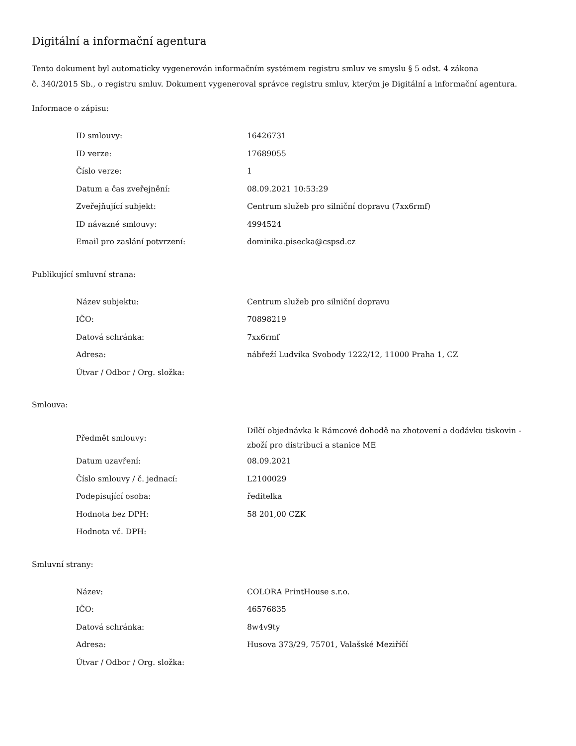Digitální a informační agentura
Tento dokument byl automaticky vygenerován informačním systémem registru smluv ve smyslu § 5 odst. 4 zákona
č. 340/2015 Sb., o registru smluv. Dokument vygeneroval správce registru smluv, kterým je Digitální a informační agentura.
Informace o zápisu:
| ID smlouvy: | 16426731 |
| ID verze: | 17689055 |
| Číslo verze: | 1 |
| Datum a čas zveřejnění: | 08.09.2021 10:53:29 |
| Zveřejňující subjekt: | Centrum služeb pro silniční dopravu (7xx6rmf) |
| ID návazné smlouvy: | 4994524 |
| Email pro zaslání potvrzení: | dominika.pisecka@cspsd.cz |
Publikující smluvní strana:
| Název subjektu: | Centrum služeb pro silniční dopravu |
| IČO: | 70898219 |
| Datová schránka: | 7xx6rmf |
| Adresa: | nábřeží Ludvíka Svobody 1222/12, 11000 Praha 1, CZ |
| Útvar / Odbor / Org. složka: | |
Smlouva:
| Předmět smlouvy: | Dílčí objednávka k Rámcové dohodě na zhotovení a dodávku tiskovin - zboží pro distribuci a stanice ME |
| Datum uzavření: | 08.09.2021 |
| Číslo smlouvy / č. jednací: | L2100029 |
| Podepisující osoba: | ředitelka |
| Hodnota bez DPH: | 58 201,00 CZK |
| Hodnota vč. DPH: | |
Smluvní strany:
| Název: | COLORA PrintHouse s.r.o. |
| IČO: | 46576835 |
| Datová schránka: | 8w4v9ty |
| Adresa: | Husova 373/29, 75701, Valašské Meziříčí |
| Útvar / Odbor / Org. složka: | |